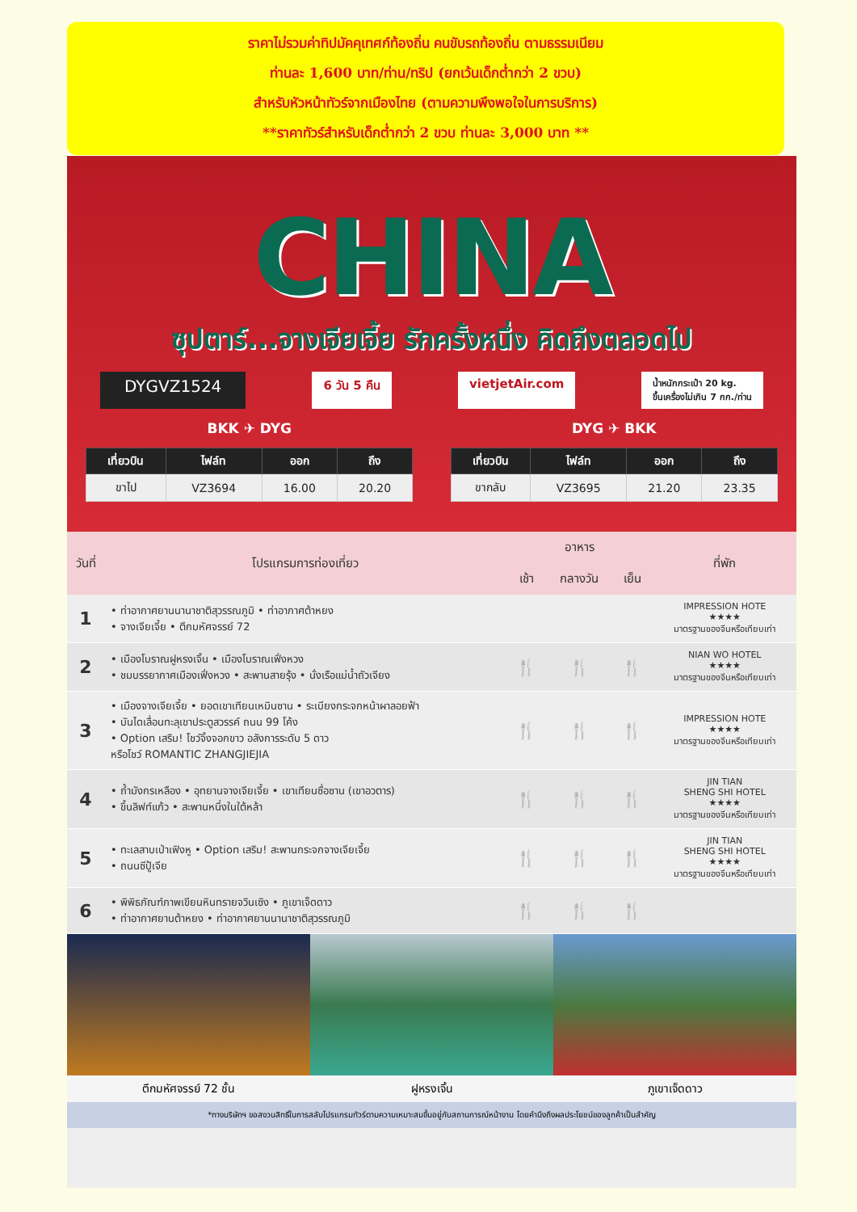ราคาไม่รวมค่าทิปมัคคุเทศก์ท้องถิ่น คนขับรถท้องถิ่น ตามธรรมเนียม
ท่านละ 1,600 บาท/ท่าน/ทริป (ยกเว้นเด็กต่ำกว่า 2 ขวบ)
สำหรับหัวหน้าทัวร์จากเมืองไทย (ตามความพึงพอใจในการบริการ)
**ราคาทัวร์สำหรับเด็กต่ำกว่า 2 ขวบ ท่านละ 3,000 บาท **
CHINA
ซุปตาร์...จางเจียเจี้ย รักครั้งหนึ่ง คิดถึงตลอดไป
DYGVZ1524 6 วัน 5 คืน vietjetAir.com น้ำหนักกระเป๋า 20 kg.
ขึ้นเครื่องไม่เกิน 7 กก./ท่าน
BKK ✈ DYG DYG ✈ BKK
| เที่ยวบิน | ไฟล์ท | ออก | ถึง |
| --- | --- | --- | --- |
| ขาไป | VZ3694 | 16.00 | 20.20 |
| เที่ยวบิน | ไฟล์ท | ออก | ถึง |
| --- | --- | --- | --- |
| ขากลับ | VZ3695 | 21.20 | 23.35 |
| วันที่ | โปรแกรมการท่องเที่ยว | อาหาร | | | ที่พัก |
| --- | --- | --- | --- | --- | --- |
| | | เช้า | กลางวัน | เย็น | |
| 1 | • ท่าอากาศยานนานาชาติสุวรรณภูมิ • ท่าอากาศต้าหยง • จางเจียเจี้ย • ตึกมหัศจรรย์ 72 | | | | IMPRESSION HOTE ★★★★ มาตรฐานของจีนหรือเทียบเท่า |
| 2 | • เมืองโบราณฝูหรงเจิ้น • เมืองโบราณเฟิ่งหวง • ชมบรรยากาศเมืองเฟิ่งหวง • สะพานสายรุ้ง • นั่งเรือแม่น้ำถัวเจียง | 🍴 | 🍴 | 🍴 | NIAN WO HOTEL ★★★★ มาตรฐานของจีนหรือเทียบเท่า |
| 3 | • เมืองจางเจียเจี้ย • ยอดเขาเทียนเหมินซาน • ระเบียงกระจกหน้าผาลอยฟ้า • บันไดเลื่อนทะลุเขาประตูสวรรค์ ถนน 99 โค้ง • Option เสริม! โชว์จิ้งจอกขาว อลังการระดับ 5 ดาว หรือโชว์ ROMANTIC ZHANGJIEJIA | 🍴 | 🍴 | 🍴 | IMPRESSION HOTE ★★★★ มาตรฐานของจีนหรือเทียบเท่า |
| 4 | • ถ้ำมังกรเหลือง • อุทยานจางเจียเจี้ย • เขาเทียนซื่อซาน (เขาอวตาร) • ขึ้นลิฟท์แก้ว • สะพานหนึ่งในใต้หล้า | 🍴 | 🍴 | 🍴 | JIN TIAN SHENG SHI HOTEL ★★★★ มาตรฐานของจีนหรือเทียบเท่า |
| 5 | • ทะเลสาบเป่าเฟิงหู • Option เสริม! สะพานกระจกจางเจียเจี้ย • ถนนซีปู้เจีย | 🍴 | 🍴 | 🍴 | JIN TIAN SHENG SHI HOTEL ★★★★ มาตรฐานของจีนหรือเทียบเท่า |
| 6 | • พิพิธภัณฑ์ภาพเขียนหินทรายจวินเซิง • ภูเขาเจ็ดดาว • ท่าอากาศยานต้าหยง • ท่าอากาศยานนานาชาติสุวรรณภูมิ | 🍴 | 🍴 | 🍴 | |
ตึกมหัศจรรย์ 72 ชั้น ฝูหรงเจิ้น ภูเขาเจ็ดดาว
*ทางบริษัทฯ ขอสงวนสิทธิ์ในการสลับโปรแกรมทัวร์ตามความเหมาะสมขึ้นอยู่กับสถานการณ์หน้างาน โดยคำนึงถึงผลประโยชน์ของลูกค้าเป็นสำคัญ